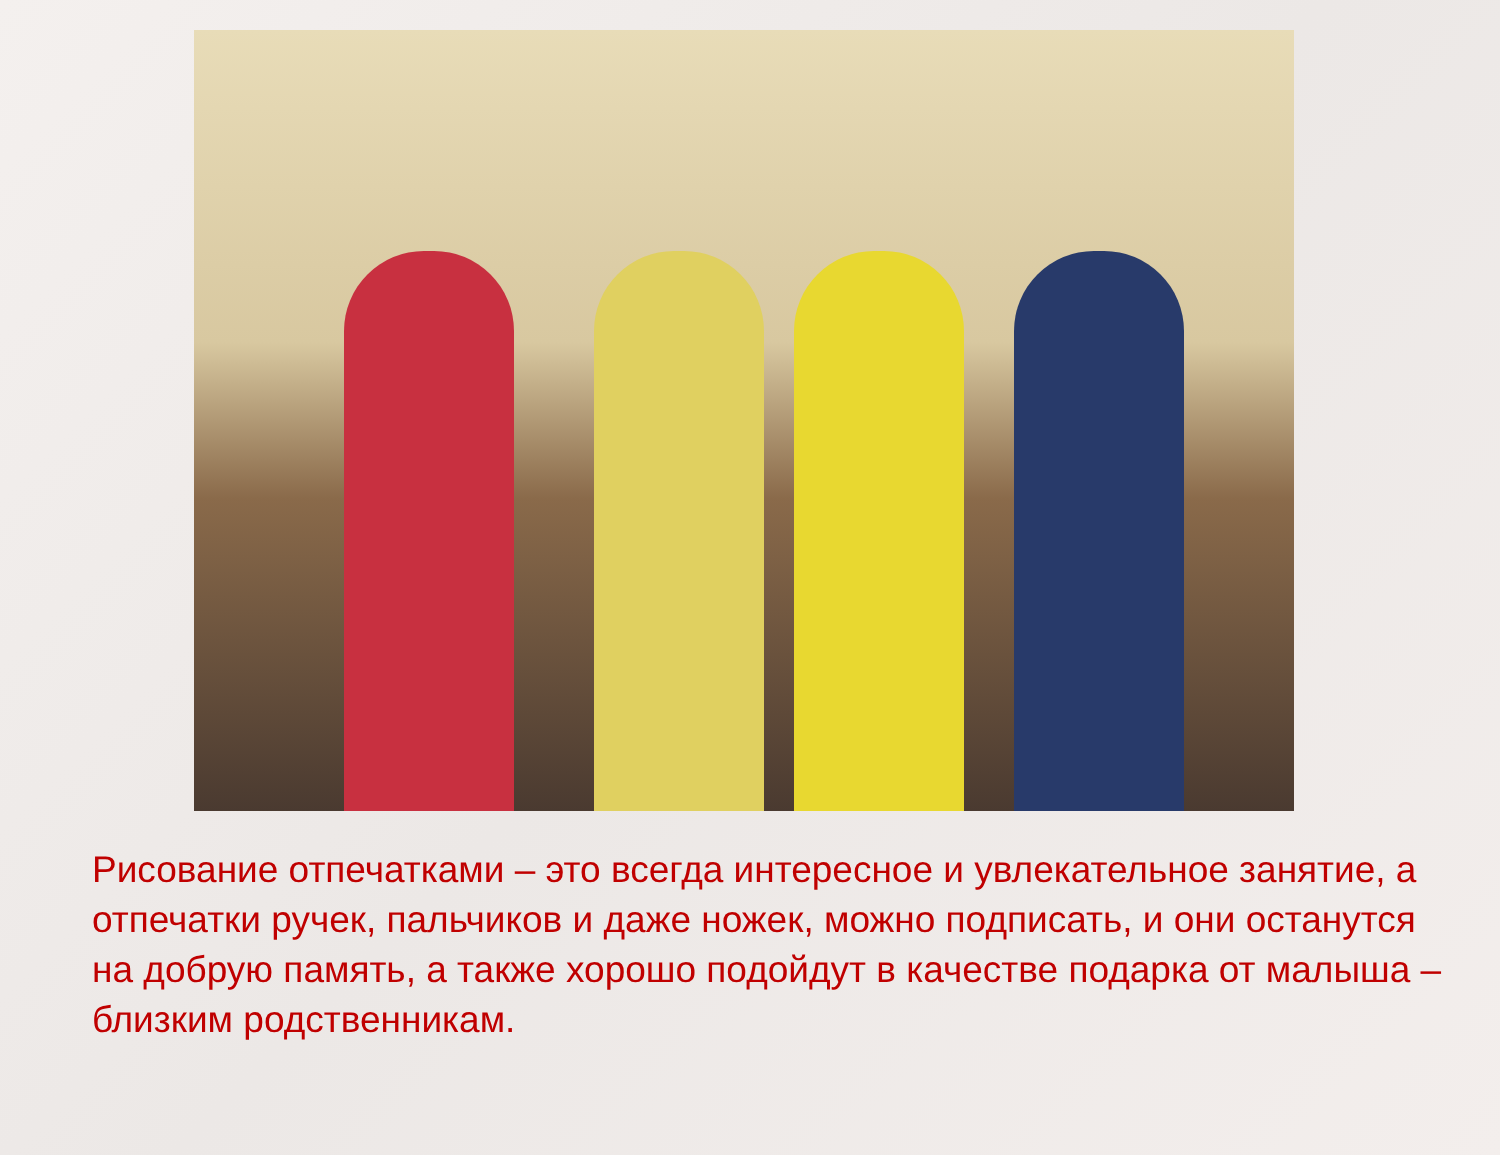Рисование отпечатками – это всегда интересное и увлекательное занятие, а отпечатки ручек, пальчиков и даже ножек, можно подписать, и они останутся на добрую память, а также хорошо подойдут в качестве подарка от малыша – близким родственникам.